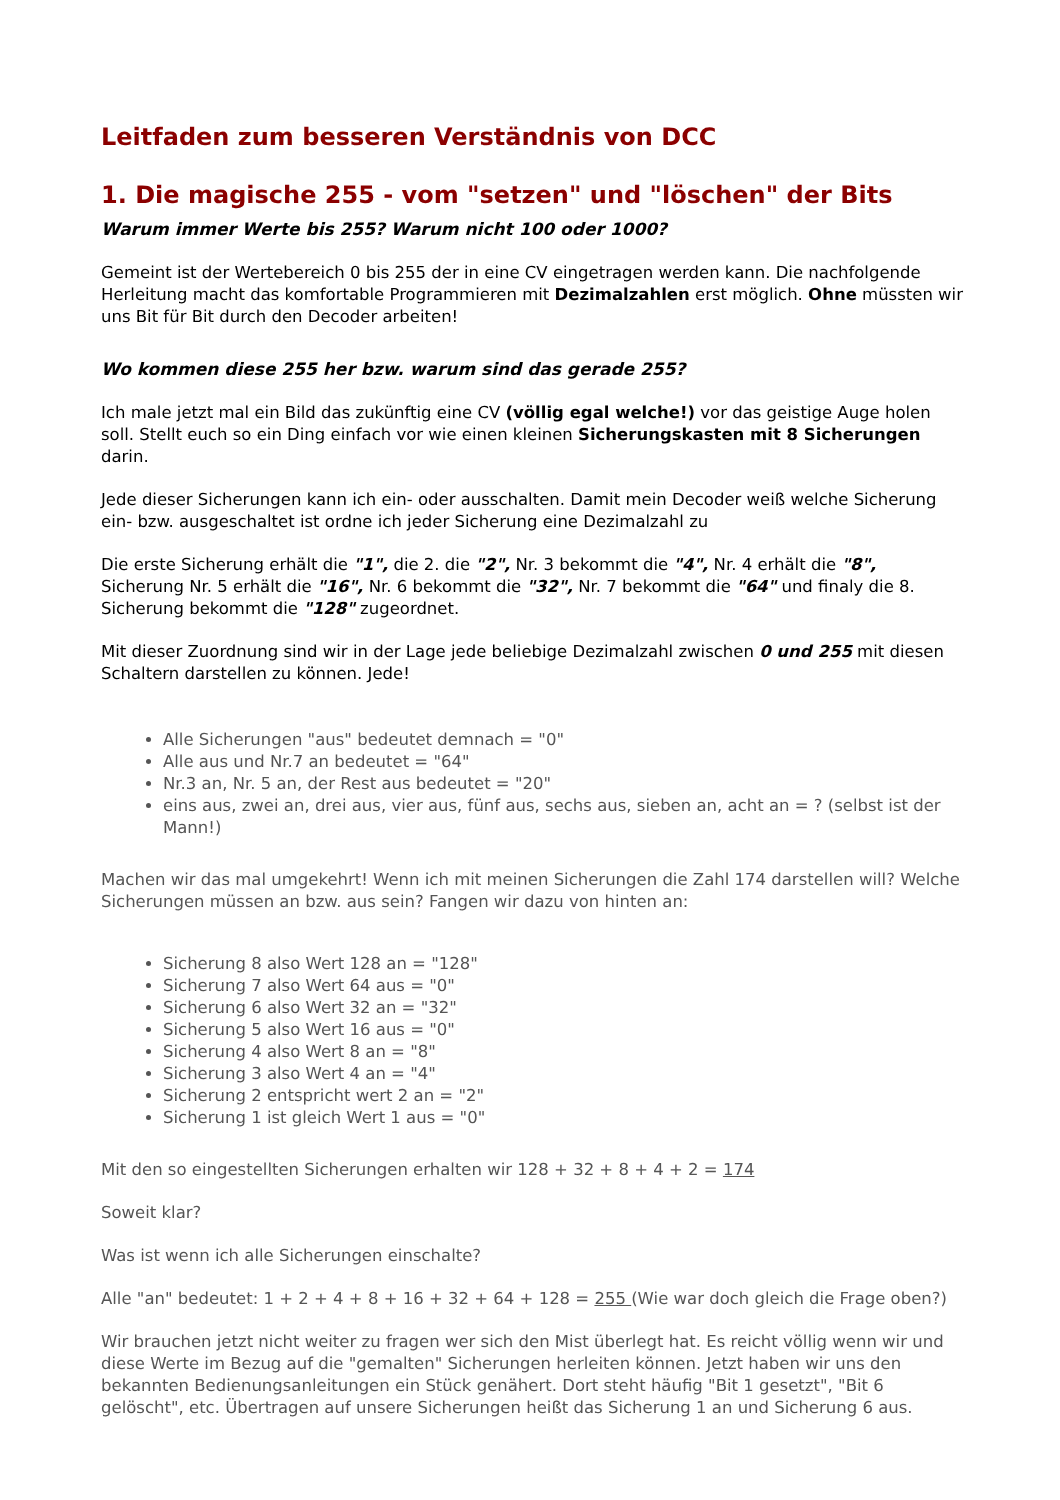Leitfaden zum besseren Verständnis von DCC
1. Die magische 255 - vom "setzen" und "löschen" der Bits
Warum immer Werte bis 255? Warum nicht 100 oder 1000?
Gemeint ist der Wertebereich 0 bis 255 der in eine CV eingetragen werden kann. Die nachfolgende Herleitung macht das komfortable Programmieren mit Dezimalzahlen erst möglich. Ohne müssten wir uns Bit für Bit durch den Decoder arbeiten!
Wo kommen diese 255 her bzw. warum sind das gerade 255?
Ich male jetzt mal ein Bild das zukünftig eine CV (völlig egal welche!) vor das geistige Auge holen soll. Stellt euch so ein Ding einfach vor wie einen kleinen Sicherungskasten mit 8 Sicherungen darin.
Jede dieser Sicherungen kann ich ein- oder ausschalten. Damit mein Decoder weiß welche Sicherung ein- bzw. ausgeschaltet ist ordne ich jeder Sicherung eine Dezimalzahl zu
Die erste Sicherung erhält die "1", die 2. die "2", Nr. 3 bekommt die "4", Nr. 4 erhält die "8", Sicherung Nr. 5 erhält die "16", Nr. 6 bekommt die "32", Nr. 7 bekommt die "64" und finaly die 8. Sicherung bekommt die "128" zugeordnet.
Mit dieser Zuordnung sind wir in der Lage jede beliebige Dezimalzahl zwischen 0 und 255 mit diesen Schaltern darstellen zu können. Jede!
Alle Sicherungen "aus" bedeutet demnach = "0"
Alle aus und Nr.7 an bedeutet = "64"
Nr.3 an, Nr. 5 an, der Rest aus bedeutet = "20"
eins aus, zwei an, drei aus, vier aus, fünf aus, sechs aus, sieben an, acht an = ? (selbst ist der Mann!)
Machen wir das mal umgekehrt! Wenn ich mit meinen Sicherungen die Zahl 174 darstellen will? Welche Sicherungen müssen an bzw. aus sein? Fangen wir dazu von hinten an:
Sicherung 8 also Wert 128 an = "128"
Sicherung 7 also Wert 64 aus = "0"
Sicherung 6 also Wert 32 an = "32"
Sicherung 5 also Wert 16 aus = "0"
Sicherung 4 also Wert 8 an = "8"
Sicherung 3 also Wert 4 an = "4"
Sicherung 2 entspricht wert 2 an = "2"
Sicherung 1 ist gleich Wert 1 aus = "0"
Mit den so eingestellten Sicherungen erhalten wir 128 + 32 + 8 + 4 + 2 = 174
Soweit klar?
Was ist wenn ich alle Sicherungen einschalte?
Alle "an" bedeutet: 1 + 2 + 4 + 8 + 16 + 32 + 64 + 128 = 255 (Wie war doch gleich die Frage oben?)
Wir brauchen jetzt nicht weiter zu fragen wer sich den Mist überlegt hat. Es reicht völlig wenn wir und diese Werte im Bezug auf die "gemalten" Sicherungen herleiten können. Jetzt haben wir uns den bekannten Bedienungsanleitungen ein Stück genähert. Dort steht häufig "Bit 1 gesetzt", "Bit 6 gelöscht", etc. Übertragen auf unsere Sicherungen heißt das Sicherung 1 an und Sicherung 6 aus.